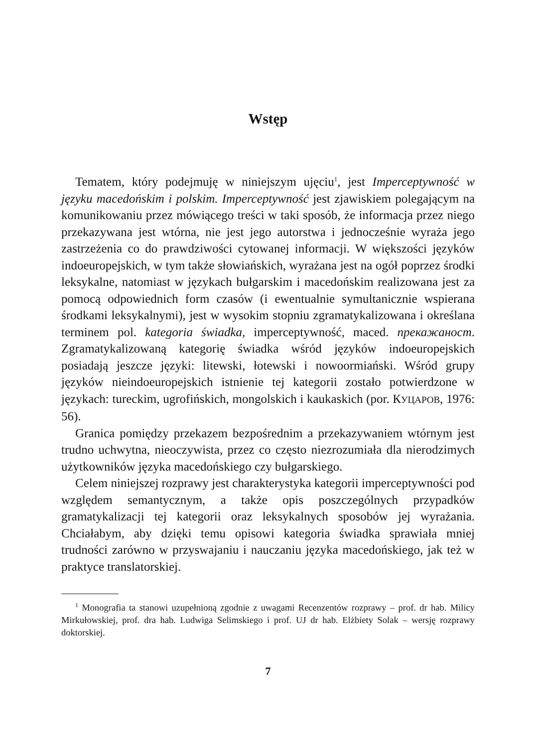Wstęp
Tematem, który podejmuję w niniejszym ujęciu<sup>1</sup>, jest Imperceptywność w języku macedońskim i polskim. Imperceptywność jest zjawiskiem polegającym na komunikowaniu przez mówiącego treści w taki sposób, że informacja przez niego przekazywana jest wtórna, nie jest jego autorstwa i jednocześnie wyraża jego zastrzeżenia co do prawdziwości cytowanej informacji. W większości języków indoeuropejskich, w tym także słowiańskich, wyrażana jest na ogół poprzez środki leksykalne, natomiast w językach bułgarskim i macedońskim realizowana jest za pomocą odpowiednich form czasów (i ewentualnie symultanicznie wspierana środkami leksykalnymi), jest w wysokim stopniu zgramatykalizowana i określana terminem pol. kategoria świadka, imperceptywność, maced. прекажаност. Zgramatykalizowaną kategorię świadka wśród języków indoeuropejskich posiadają jeszcze języki: litewski, łotewski i nowoormiański. Wśród grupy języków nieindoeuropejskich istnienie tej kategorii zostało potwierdzone w językach: tureckim, ugrofińskich, mongolskich i kaukaskich (por. КУЦАРОВ, 1976: 56).
Granica pomiędzy przekazem bezpośrednim a przekazywaniem wtórnym jest trudno uchwytna, nieoczywista, przez co często niezrozumiała dla nierodzimych użytkowników języka macedońskiego czy bułgarskiego.
Celem niniejszej rozprawy jest charakterystyka kategorii imperceptywności pod względem semantycznym, a także opis poszczególnych przypadków gramatykalizacji tej kategorii oraz leksykalnych sposobów jej wyrażania. Chciałabym, aby dzięki temu opisowi kategoria świadka sprawiała mniej trudności zarówno w przyswajaniu i nauczaniu języka macedońskiego, jak też w praktyce translatorskiej.
<sup>1</sup> Monografia ta stanowi uzupełnioną zgodnie z uwagami Recenzentów rozprawy – prof. dr hab. Milicy Mirkułowskiej, prof. dra hab. Ludwiga Selimskiego i prof. UJ dr hab. Elżbiety Solak – wersję rozprawy doktorskiej.
7